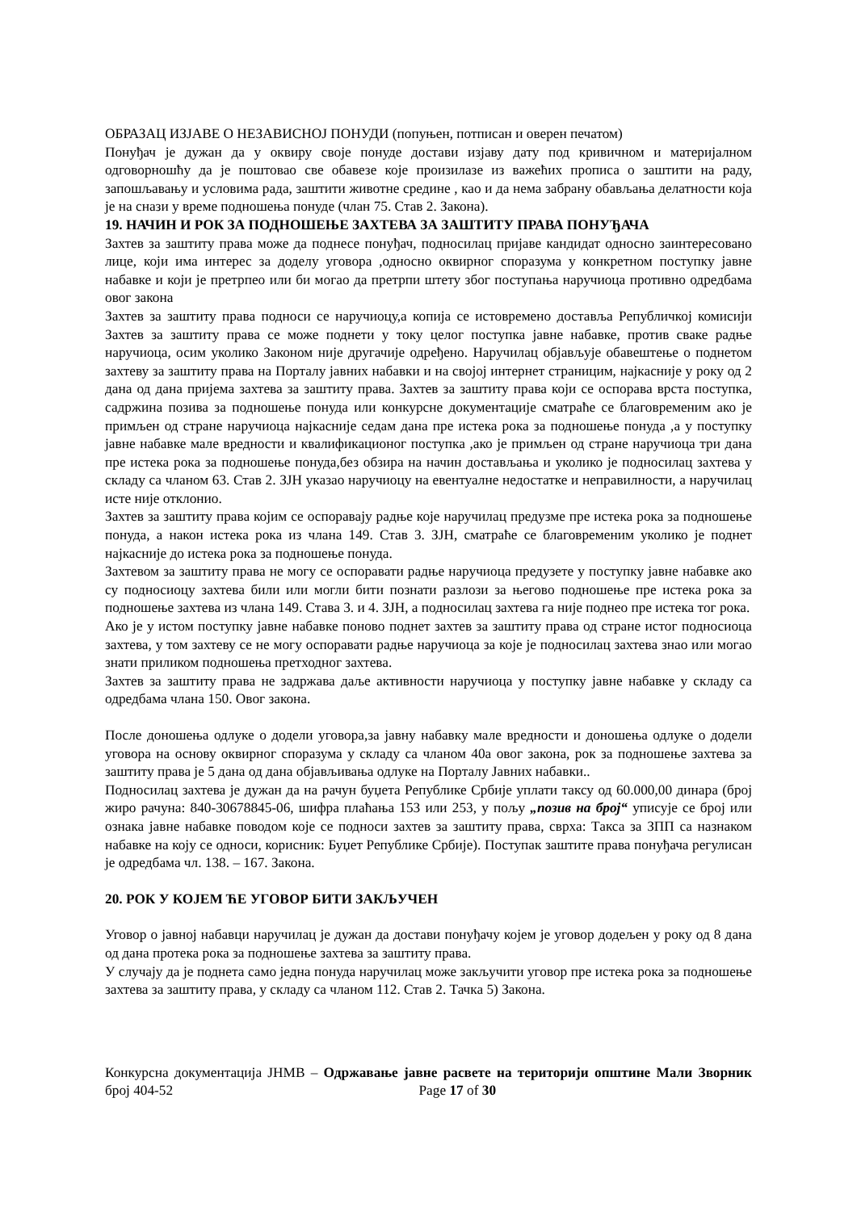ОБРАЗАЦ ИЗЈАВЕ О НЕЗАВИСНОЈ ПОНУДИ (попуњен, потписан и оверен печатом)
Понуђач је дужан да у оквиру своје понуде достави изјаву дату под кривичном и материјалном одговорношћу да је поштовао све обавезе које произилазе из важећих прописа о заштити на раду, запошљавању и условима рада, заштити животне средине , као и да нема забрану обављања делатности која је на снази у време подношења понуде (члан 75. Став 2. Закона).
19. НАЧИН И РОК ЗА ПОДНОШЕЊЕ ЗАХТЕВА ЗА ЗАШТИТУ ПРАВА ПОНУЂАЧА
Захтев за заштиту права може да поднесе понуђач, подносилац пријаве кандидат односно заинтересовано лице, који има интерес за доделу уговора ,односно оквирног споразума у конкретном поступку јавне набавке и који је претрпео или би могао да претрпи штету због поступања наручиоца противно одредбама овог закона
Захтев за заштиту права подноси се наручиоцу,а копија се истовремено доставља Републичкој комисији Захтев за заштиту права се може поднети у току целог поступка јавне набавке, против сваке радње наручиоца, осим уколико Законом није другачије одређено. Наручилац објављује обавештење о поднетом захтеву за заштиту права на Порталу јавних набавки и на својој интернет страницим, најкасније у року од 2 дана од дана пријема захтева за заштиту права. Захтев за заштиту права који се оспорава врста поступка, садржина позива за подношење понуда или конкурсне документације сматраће се благовременим ако је примљен од стране наручиоца најкасније седам дана пре истека рока за подношење понуда ,а у поступку јавне набавке мале вредности и квалификационог поступка ,ако је примљен од стране наручиоца три дана пре истека рока за подношење понуда,без обзира на начин достављања и уколико је подносилац захтева у складу са чланом 63. Став 2. ЗЈН указао наручиоцу на евентуалне недостатке и неправилности, а наручилац исте није отклонио.
Захтев за заштиту права којим се оспоравају радње које наручилац предузме пре истека рока за подношење понуда, а након истека рока из члана 149. Став 3. ЗЈН, сматраће се благовременим уколико је поднет најкасније до истека рока за подношење понуда.
Захтевом за заштиту права не могу се оспоравати радње наручиоца предузете у поступку јавне набавке ако су подносиоцу захтева били или могли бити познати разлози за његово подношење пре истека рока за подношење захтева из члана 149. Става 3. и 4. ЗЈН, а подносилац захтева га није поднео пре истека тог рока.
Ако је у истом поступку јавне набавке поново поднет захтев за заштиту права од стране истог подносиоца захтева, у том захтеву се не могу оспоравати радње наручиоца за које је подносилац захтева знао или могао знати приликом подношења претходног захтева.
Захтев за заштиту права не задржава даље активности наручиоца у поступку јавне набавке у складу са одредбама члана 150. Овог закона.
После доношења одлуке о додели уговора,за јавну набавку мале вредности и доношења одлуке о додели уговора на основу оквирног споразума у складу са чланом 40а овог закона, рок за подношење захтева за заштиту права је 5 дана од дана објављивања одлуке на Порталу Јавних набавки..
Подносилац захтева је дужан да на рачун буџета Републике Србије уплати таксу од 60.000,00 динара (број жиро рачуна: 840-30678845-06, шифра плаћања 153 или 253, у пољу „позив на број“ уписује се број или ознака јавне набавке поводом које се подноси захтев за заштиту права, сврха: Такса за ЗПП са назнаком набавке на коју се односи, корисник: Буџет Републике Србије). Поступак заштите права понуђача регулисан је одредбама чл. 138. – 167. Закона.
20. РОК У КОЈЕМ ЋЕ УГОВОР БИТИ ЗАКЉУЧЕН
Уговор о јавној набавци наручилац је дужан да достави понуђачу којем је уговор додељен у року од 8 дана од дана протека рока за подношење захтева за заштиту права.
У случају да је поднета само једна понуда наручилац може закључити уговор пре истека рока за подношење захтева за заштиту права, у складу са чланом 112. Став 2. Тачка 5) Закона.
Конкурсна документација ЈНМВ – Одржавање јавне расвете на територији општине Мали Зворник број 404-52 Page 17 of 30